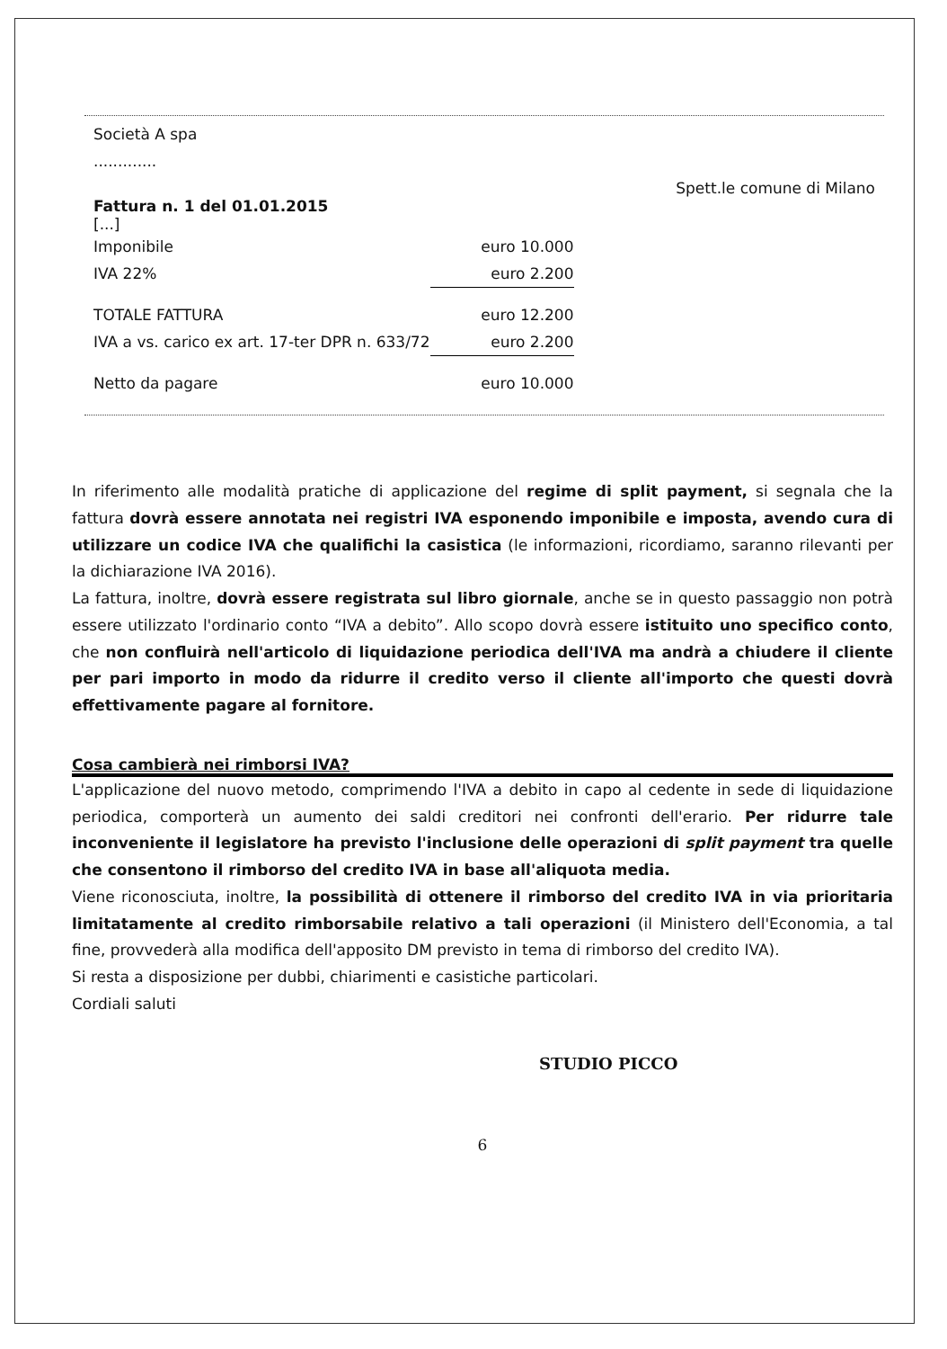Società A spa
.............
Spett.le comune di Milano
Fattura n. 1 del 01.01.2015
[...]
| Imponibile | euro 10.000 |
| IVA 22% | euro 2.200 |
| TOTALE FATTURA | euro 12.200 |
| IVA a vs. carico ex art. 17-ter DPR n. 633/72 | euro 2.200 |
| Netto da pagare | euro 10.000 |
In riferimento alle modalità pratiche di applicazione del regime di split payment, si segnala che la fattura dovrà essere annotata nei registri IVA esponendo imponibile e imposta, avendo cura di utilizzare un codice IVA che qualifichi la casistica (le informazioni, ricordiamo, saranno rilevanti per la dichiarazione IVA 2016).
La fattura, inoltre, dovrà essere registrata sul libro giornale, anche se in questo passaggio non potrà essere utilizzato l'ordinario conto “IVA a debito”. Allo scopo dovrà essere istituito uno specifico conto, che non confluirà nell'articolo di liquidazione periodica dell'IVA ma andrà a chiudere il cliente per pari importo in modo da ridurre il credito verso il cliente all'importo che questi dovrà effettivamente pagare al fornitore.
Cosa cambierà nei rimborsi IVA?
L'applicazione del nuovo metodo, comprimendo l'IVA a debito in capo al cedente in sede di liquidazione periodica, comporterà un aumento dei saldi creditori nei confronti dell'erario. Per ridurre tale inconveniente il legislatore ha previsto l'inclusione delle operazioni di split payment tra quelle che consentono il rimborso del credito IVA in base all'aliquota media.
Viene riconosciuta, inoltre, la possibilità di ottenere il rimborso del credito IVA in via prioritaria limitatamente al credito rimborsabile relativo a tali operazioni (il Ministero dell'Economia, a tal fine, provvederà alla modifica dell'apposito DM previsto in tema di rimborso del credito IVA).
Si resta a disposizione per dubbi, chiarimenti e casistiche particolari.
Cordiali saluti
STUDIO PICCO
6